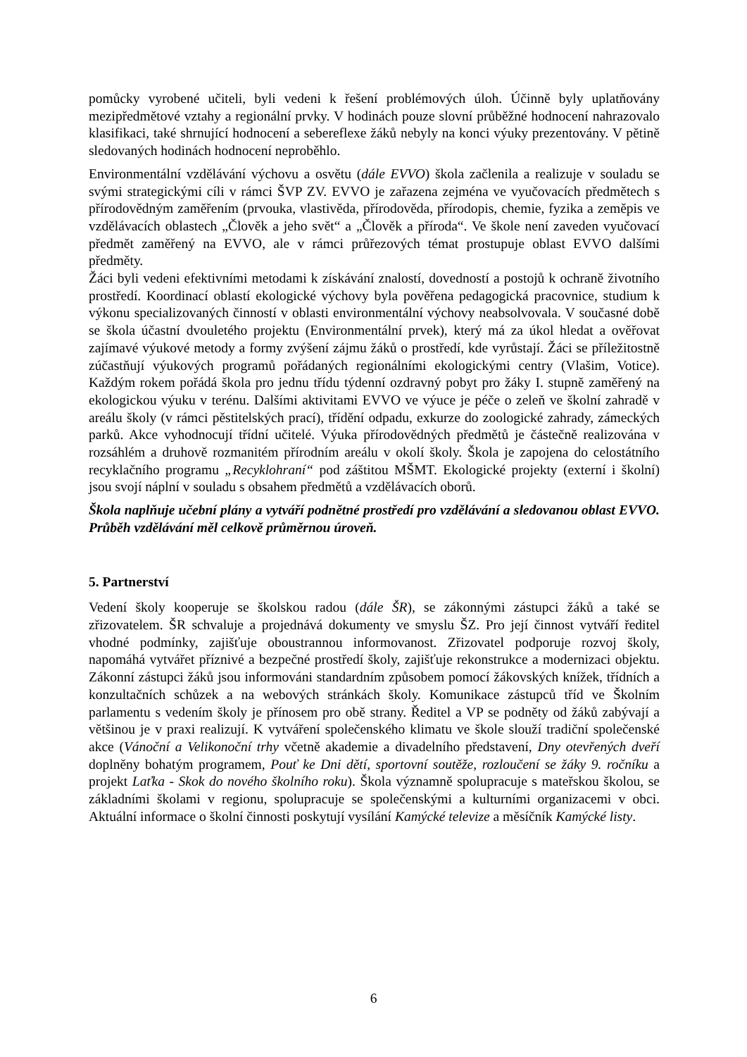pomůcky vyrobené učiteli, byli vedeni k řešení problémových úloh. Účinně byly uplatňovány mezipředmětové vztahy a regionální prvky. V hodinách pouze slovní průběžné hodnocení nahrazovalo klasifikaci, také shrnující hodnocení a sebereflexe žáků nebyly na konci výuky prezentovány. V pětině sledovaných hodinách hodnocení neproběhlo.
Environmentální vzdělávání výchovu a osvětu (dále EVVO) škola začlenila a realizuje v souladu se svými strategickými cíli v rámci ŠVP ZV. EVVO je zařazena zejména ve vyučovacích předmětech s přírodovědným zaměřením (prvouka, vlastivěda, přírodověda, přírodopis, chemie, fyzika a zeměpis ve vzdělávacích oblastech „Člověk a jeho svět“ a „Člověk a příroda“. Ve škole není zaveden vyučovací předmět zaměřený na EVVO, ale v rámci průřezových témat prostupuje oblast EVVO dalšími předměty.
Žáci byli vedeni efektivními metodami k získávání znalostí, dovedností a postojů k ochraně životního prostředí. Koordinací oblastí ekologické výchovy byla pověřena pedagogická pracovnice, studium k výkonu specializovaných činností v oblasti environmentální výchovy neabsolvovala. V současné době se škola účastní dvouletého projektu (Environmentální prvek), který má za úkol hledat a ověřovat zajímavé výukové metody a formy zvýšení zájmu žáků o prostředí, kde vyrůstají. Žáci se příležitostně zúčastňují výukových programů pořádaných regionálními ekologickými centry (Vlašim, Votice). Každým rokem pořádá škola pro jednu třídu týdenní ozdravný pobyt pro žáky I. stupně zaměřený na ekologickou výuku v terénu. Dalšími aktivitami EVVO ve výuce je péče o zeleň ve školní zahradě v areálu školy (v rámci pěstitelských prací), třídění odpadu, exkurze do zoologické zahrady, zámeckých parků. Akce vyhodnocují třídní učitelé. Výuka přírodovědných předmětů je částečně realizována v rozsáhlém a druhově rozmanitém přírodním areálu v okolí školy. Škola je zapojena do celostátního recyklačního programu „Recyklohraní“ pod záštitou MŠMT. Ekologické projekty (externí i školní) jsou svojí náplní v souladu s obsahem předmětů a vzdělávacích oborů.
Škola naplňuje učební plány a vytváří podnětné prostředí pro vzdělávání a sledovanou oblast EVVO. Průběh vzdělávání měl celkově průměrnou úroveň.
5. Partnerství
Vedení školy kooperuje se školskou radou (dále ŠR), se zákonnými zástupci žáků a také se zřizovatelem. ŠR schvaluje a projednává dokumenty ve smyslu ŠZ. Pro její činnost vytváří ředitel vhodné podmínky, zajišťuje oboustrannou informovanost. Zřizovatel podporuje rozvoj školy, napomáhá vytvářet příznivé a bezpečné prostředí školy, zajišťuje rekonstrukce a modernizaci objektu. Zákonní zástupci žáků jsou informováni standardním způsobem pomocí žákovských knížek, třídních a konzultačních schůzek a na webových stránkách školy. Komunikace zástupců tříd ve Školním parlamentu s vedením školy je přínosem pro obě strany. Ředitel a VP se podněty od žáků zabývají a většinou je v praxi realizují. K vytváření společenského klimatu ve škole slouží tradiční společenské akce (Vánoční a Velikonoční trhy včetně akademie a divadelního představení, Dny otevřených dveří doplněny bohatým programem, Pouť ke Dni dětí, sportovní soutěže, rozloučení se žáky 9. ročníku a projekt Laťka - Skok do nového školního roku). Škola významně spolupracuje s mateřskou školou, se základními školami v regionu, spolupracuje se společenskými a kulturními organizacemi v obci. Aktuální informace o školní činnosti poskytují vysílání Kamýcké televize a měsíčník Kamýcké listy.
6